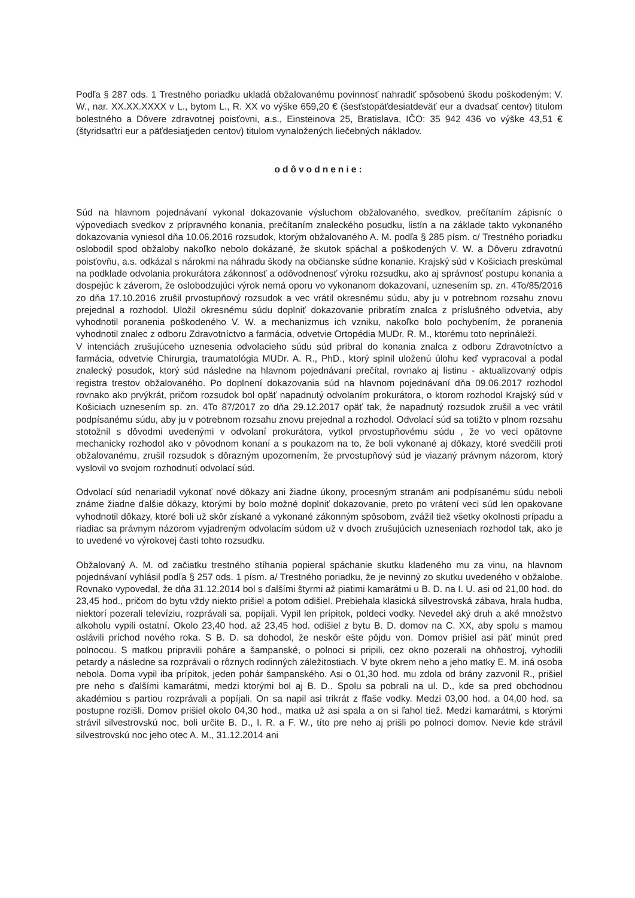Podľa § 287 ods. 1 Trestného poriadku ukladá obžalovanému povinnosť nahradiť spôsobenú škodu poškodeným: V. W., nar. XX.XX.XXXX v L., bytom L., R. XX vo výške 659,20 € (šesťstopäťdesiatdeväť eur a dvadsať centov) titulom bolestného a Dôvere zdravotnej poisťovni, a.s., Einsteinova 25, Bratislava, IČO: 35 942 436 vo výške 43,51 € (štyridsaťtri eur a päťdesiatjeden centov) titulom vynaložených liečebných nákladov.
odôvodnenie:
Súd na hlavnom pojednávaní vykonal dokazovanie výsluchom obžalovaného, svedkov, prečítaním zápisníc o výpovediach svedkov z prípravného konania, prečítaním znaleckého posudku, listín a na základe takto vykonaného dokazovania vyniesol dňa 10.06.2016 rozsudok, ktorým obžalovaného A. M. podľa § 285 písm. c/ Trestného poriadku oslobodil spod obžaloby nakoľko nebolo dokázané, že skutok spáchal a poškodených V. W. a Dôveru zdravotnú poisťovňu, a.s. odkázal s nárokmi na náhradu škody na občianske súdne konanie. Krajský súd v Košiciach preskúmal na podklade odvolania prokurátora zákonnosť a odôvodnenosť výroku rozsudku, ako aj správnosť postupu konania a dospejúc k záverom, že oslobodzujúci výrok nemá oporu vo vykonanom dokazovaní, uznesením sp. zn. 4To/85/2016 zo dňa 17.10.2016 zrušil prvostupňový rozsudok a vec vrátil okresnému súdu, aby ju v potrebnom rozsahu znovu prejednal a rozhodol. Uložil okresnému súdu doplniť dokazovanie pribratím znalca z príslušného odvetvia, aby vyhodnotil poranenia poškodeného V. W. a mechanizmus ich vzniku, nakoľko bolo pochybením, že poranenia vyhodnotil znalec z odboru Zdravotníctvo a farmácia, odvetvie Ortopédia MUDr. R. M., ktorému toto neprináleží.
V intenciách zrušujúceho uznesenia odvolacieho súdu súd pribral do konania znalca z odboru Zdravotníctvo a farmácia, odvetvie Chirurgia, traumatológia MUDr. A. R., PhD., ktorý splnil uloženú úlohu keď vypracoval a podal znalecký posudok, ktorý súd následne na hlavnom pojednávaní prečítal, rovnako aj listinu - aktualizovaný odpis registra trestov obžalovaného. Po doplnení dokazovania súd na hlavnom pojednávaní dňa 09.06.2017 rozhodol rovnako ako prvýkrát, pričom rozsudok bol opäť napadnutý odvolaním prokurátora, o ktorom rozhodol Krajský súd v Košiciach uznesením sp. zn. 4To 87/2017 zo dňa 29.12.2017 opäť tak, že napadnutý rozsudok zrušil a vec vrátil podpísanému súdu, aby ju v potrebnom rozsahu znovu prejednal a rozhodol. Odvolací súd sa totižto v plnom rozsahu stotožnil s dôvodmi uvedenými v odvolaní prokurátora, vytkol prvostupňovému súdu , že vo veci opätovne mechanicky rozhodol ako v pôvodnom konaní a s poukazom na to, že boli vykonané aj dôkazy, ktoré svedčili proti obžalovanému, zrušil rozsudok s dôrazným upozornením, že prvostupňový súd je viazaný právnym názorom, ktorý vyslovil vo svojom rozhodnutí odvolací súd.
Odvolací súd nenariadil vykonať nové dôkazy ani žiadne úkony, procesným stranám ani podpísanému súdu neboli známe žiadne ďalšie dôkazy, ktorými by bolo možné doplniť dokazovanie, preto po vrátení veci súd len opakovane vyhodnotil dôkazy, ktoré boli už skôr získané a vykonané zákonným spôsobom, zvážil tiež všetky okolnosti prípadu a riadiac sa právnym názorom vyjadreným odvolacím súdom už v dvoch zrušujúcich uzneseniach rozhodol tak, ako je to uvedené vo výrokovej časti tohto rozsudku.
Obžalovaný A. M. od začiatku trestného stíhania popieral spáchanie skutku kladeného mu za vinu, na hlavnom pojednávaní vyhlásil podľa § 257 ods. 1 písm. a/ Trestného poriadku, že je nevinný zo skutku uvedeného v obžalobe. Rovnako vypovedal, že dňa 31.12.2014 bol s ďalšími štyrmi až piatimi kamarátmi u B. D. na I. U. asi od 21,00 hod. do 23,45 hod., pričom do bytu vždy niekto prišiel a potom odišiel. Prebiehala klasická silvestrovská zábava, hrala hudba, niektorí pozerali televíziu, rozprávali sa, popíjali. Vypil len prípitok, poldeci vodky. Nevedel aký druh a aké množstvo alkoholu vypili ostatní. Okolo 23,40 hod. až 23,45 hod. odišiel z bytu B. D. domov na C. XX, aby spolu s mamou oslávili príchod nového roka. S B. D. sa dohodol, že neskôr ešte pôjdu von. Domov prišiel asi päť minút pred polnocou. S matkou pripravili poháre a šampanské, o polnoci si pripili, cez okno pozerali na ohňostroj, vyhodili petardy a následne sa rozprávali o rôznych rodinných záležitostiach. V byte okrem neho a jeho matky E. M. iná osoba nebola. Doma vypil iba prípitok, jeden pohár šampanského. Asi o 01,30 hod. mu zdola od brány zazvonil R., prišiel pre neho s ďalšími kamarátmi, medzi ktorými bol aj B. D.. Spolu sa pobrali na ul. D., kde sa pred obchodnou akadémiou s partiou rozprávali a popíjali. On sa napil asi trikrát z fľaše vodky. Medzi 03,00 hod. a 04,00 hod. sa postupne rozišli. Domov prišiel okolo 04,30 hod., matka už asi spala a on si ľahol tiež. Medzi kamarátmi, s ktorými strávil silvestrovskú noc, boli určite B. D., I. R. a F. W., títo pre neho aj prišli po polnoci domov. Nevie kde strávil silvestrovskú noc jeho otec A. M., 31.12.2014 ani